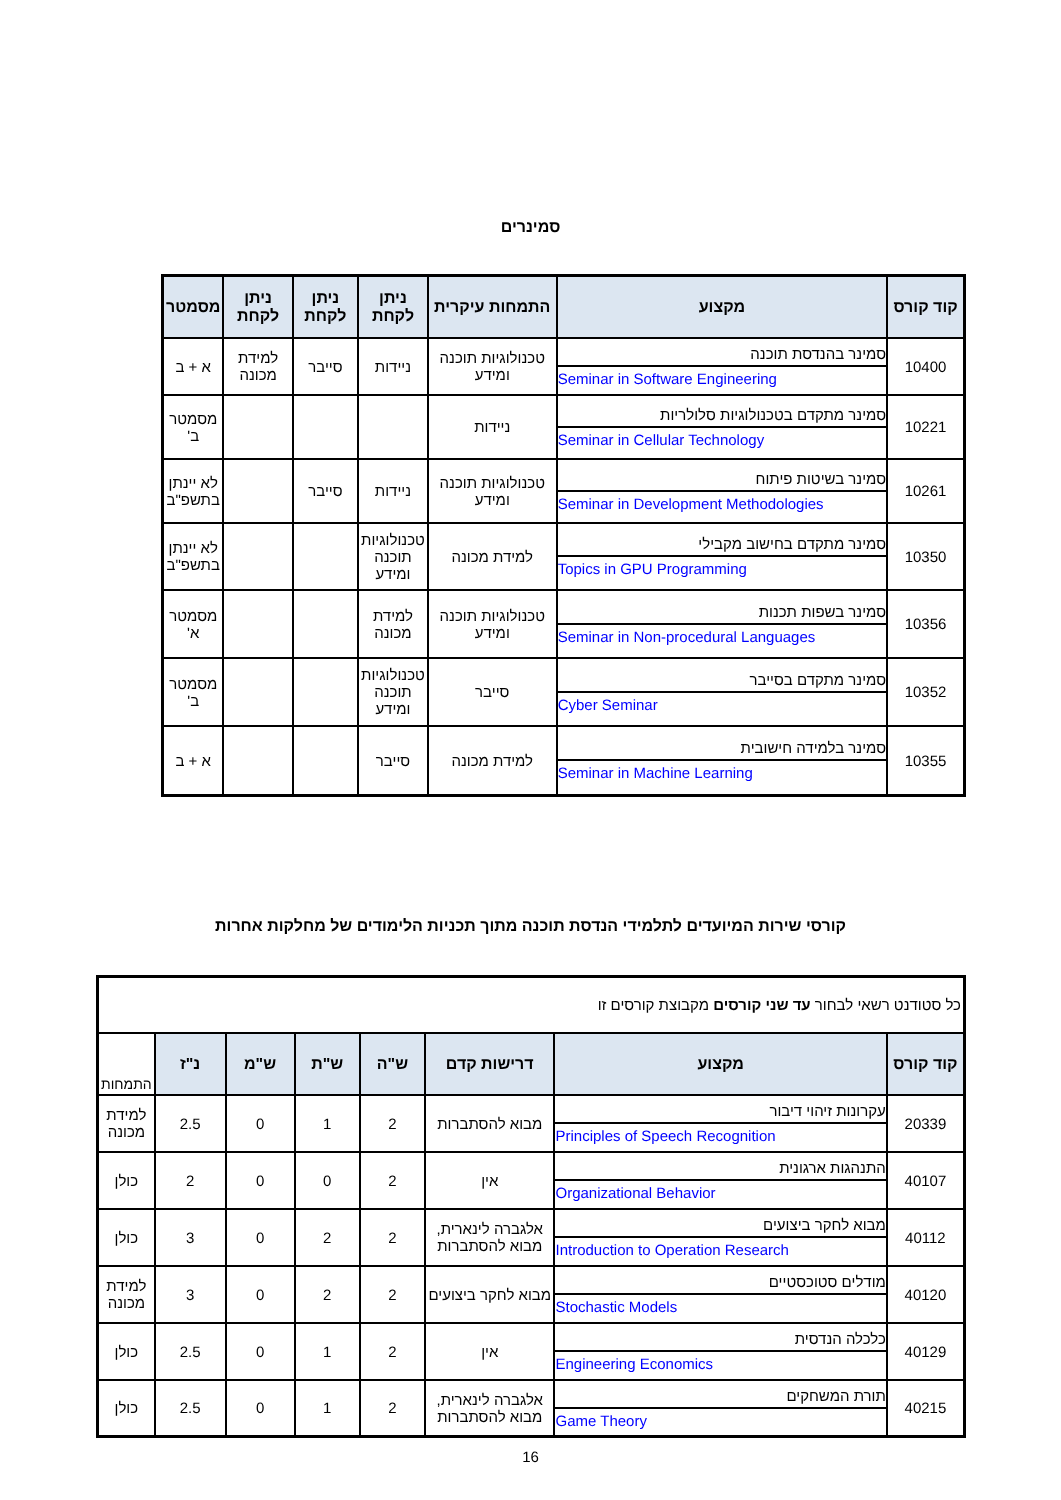סמינרים
| קוד קורס | מקצוע | התמחות עיקרית | ניתן לקחת | ניתן לקחת | ניתן לקחת | מסמטר |
| --- | --- | --- | --- | --- | --- | --- |
| 10400 | סמינר בהנדסת תוכנה Seminar in Software Engineering | טכנולוגיות תוכנה ומידע | ניידות | סייבר | למידת מכונה | א + ב |
| 10221 | סמינר מתקדם בטכנולוגיות סלולריות Seminar in Cellular Technology | ניידות | | | | מסמטר ב' |
| 10261 | סמינר בשיטות פיתוח Seminar in Development Methodologies | טכנולוגיות תוכנה ומידע | ניידות | סייבר | | לא יינתן בתשפ"ב |
| 10350 | סמינר מתקדם בחישוב מקבילי Topics in GPU Programming | למידת מכונה | טכנולוגיות תוכנה ומידע | | | לא יינתן בתשפ"ב |
| 10356 | סמינר בשפות תכנות Seminar in Non-procedural Languages | טכנולוגיות תוכנה ומידע | למידת מכונה | | | מסמטר א' |
| 10352 | סמינר מתקדם בסייבר Cyber Seminar | סייבר | טכנולוגיות תוכנה ומידע | | | מסמטר ב' |
| 10355 | סמינר בלמידה חישובית Seminar in Machine Learning | למידת מכונה | סייבר | | | א + ב |
קורסי שירות המיועדים לתלמידי הנדסת תוכנה מתוך תכניות הלימודים של מחלקות אחרות
| כל סטודנט רשאי לבחור עד שני קורסים מקבוצת קורסים זו | | | | | | | |
| קוד קורס | מקצוע | דרישות קדם | ש"ה | ש"ת | ש"מ | נ"ז | התמחות |
| 20339 | עקרונות זיהוי דיבור Principles of Speech Recognition | מבוא להסתברות | 2 | 1 | 0 | 2.5 | למידת מכונה |
| 40107 | התנהגות ארגונית Organizational Behavior | אין | 2 | 0 | 0 | 2 | כולן |
| 40112 | מבוא לחקר ביצועים Introduction to Operation Research | אלגברה לינארית, מבוא להסתברות | 2 | 2 | 0 | 3 | כולן |
| 40120 | מודלים סטוכסטיים Stochastic Models | מבוא לחקר ביצועים | 2 | 2 | 0 | 3 | למידת מכונה |
| 40129 | כלכלה הנדסית Engineering Economics | אין | 2 | 1 | 0 | 2.5 | כולן |
| 40215 | תורת המשחקים Game Theory | אלגברה לינארית, מבוא להסתברות | 2 | 1 | 0 | 2.5 | כולן |
16